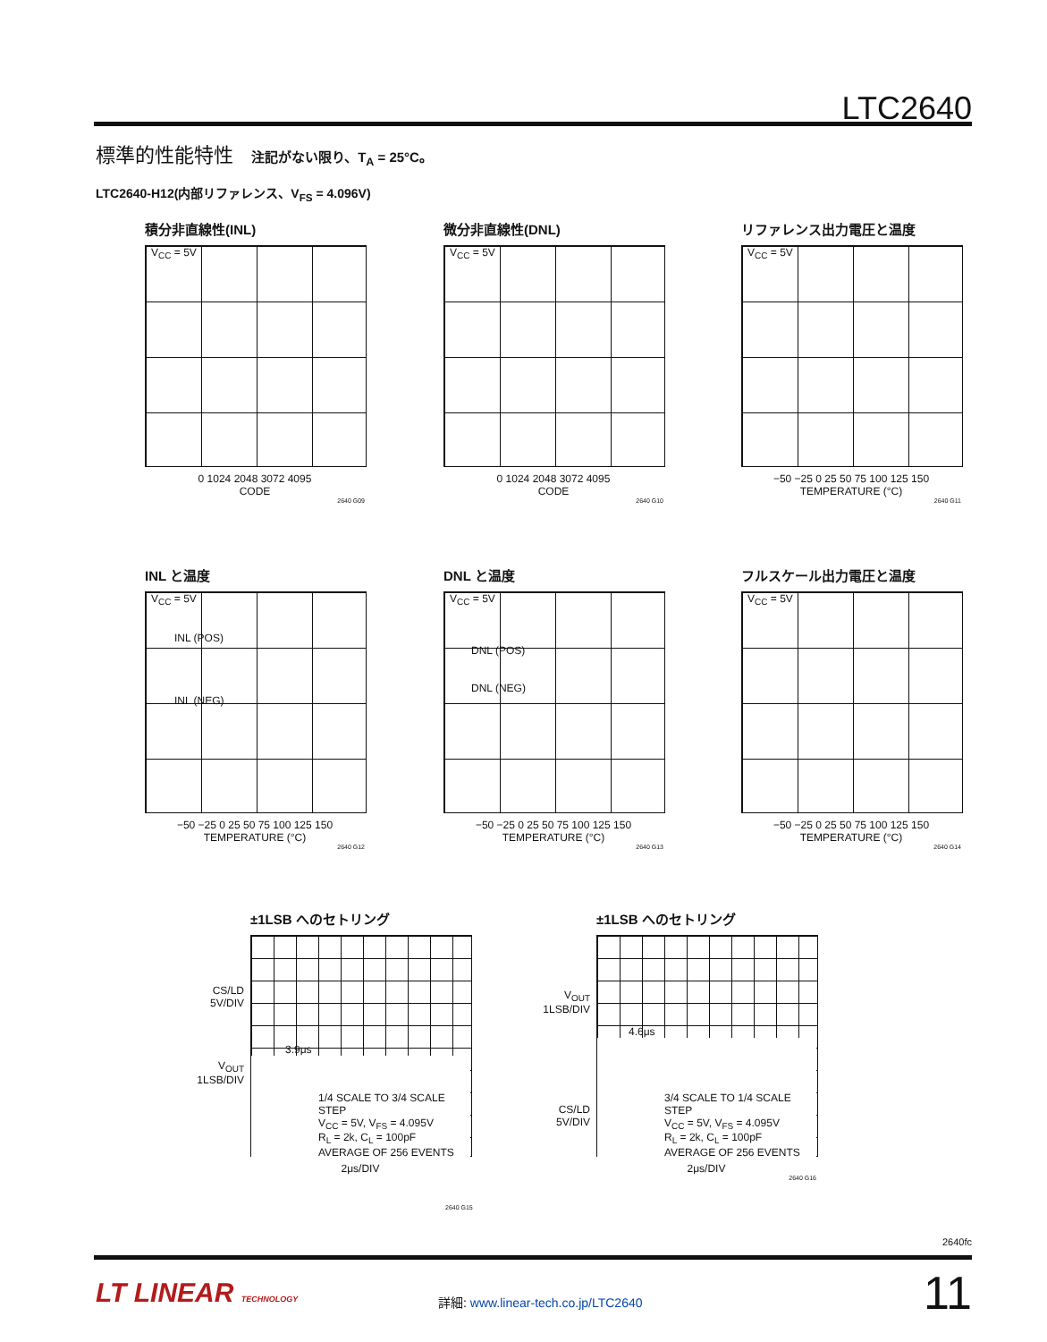LTC2640
標準的性能特性 注記がない限り、T<sub>A</sub> = 25°C。
LTC2640-H12(内部リファレンス、V<sub>FS</sub> = 4.096V)
積分非直線性(INL)
V<sub>CC</sub> = 5V
0 1024 2048 3072 4095
CODE
2640 G09
微分非直線性(DNL)
V<sub>CC</sub> = 5V
0 1024 2048 3072 4095
CODE
2640 G10
リファレンス出力電圧と温度
V<sub>CC</sub> = 5V
−50 −25 0 25 50 75 100 125 150
TEMPERATURE (°C)
2640 G11
INL と温度
V<sub>CC</sub> = 5V
INL (POS)
INL (NEG)
−50 −25 0 25 50 75 100 125 150
TEMPERATURE (°C)
2640 G12
DNL と温度
V<sub>CC</sub> = 5V
DNL (POS)
DNL (NEG)
−50 −25 0 25 50 75 100 125 150
TEMPERATURE (°C)
2640 G13
フルスケール出力電圧と温度
V<sub>CC</sub> = 5V
−50 −25 0 25 50 75 100 125 150
TEMPERATURE (°C)
2640 G14
±1LSB へのセトリング
3.9μs
1/4 SCALE TO 3/4 SCALE STEP
V<sub>CC</sub> = 5V, V<sub>FS</sub> = 4.095V
R<sub>L</sub> = 2k, C<sub>L</sub> = 100pF
AVERAGE OF 256 EVENTS
2μs/DIV
CS/LD
5V/DIV
V<sub>OUT</sub>
1LSB/DIV
±1LSB へのセトリング
4.6μs
3/4 SCALE TO 1/4 SCALE STEP
V<sub>CC</sub> = 5V, V<sub>FS</sub> = 4.095V
R<sub>L</sub> = 2k, C<sub>L</sub> = 100pF
AVERAGE OF 256 EVENTS
2μs/DIV
2640 G16
V<sub>OUT</sub>
1LSB/DIV
CS/LD
5V/DIV
2640 G15
2640fc
LT LINEAR TECHNOLOGY
詳細: www.linear-tech.co.jp/LTC2640
11